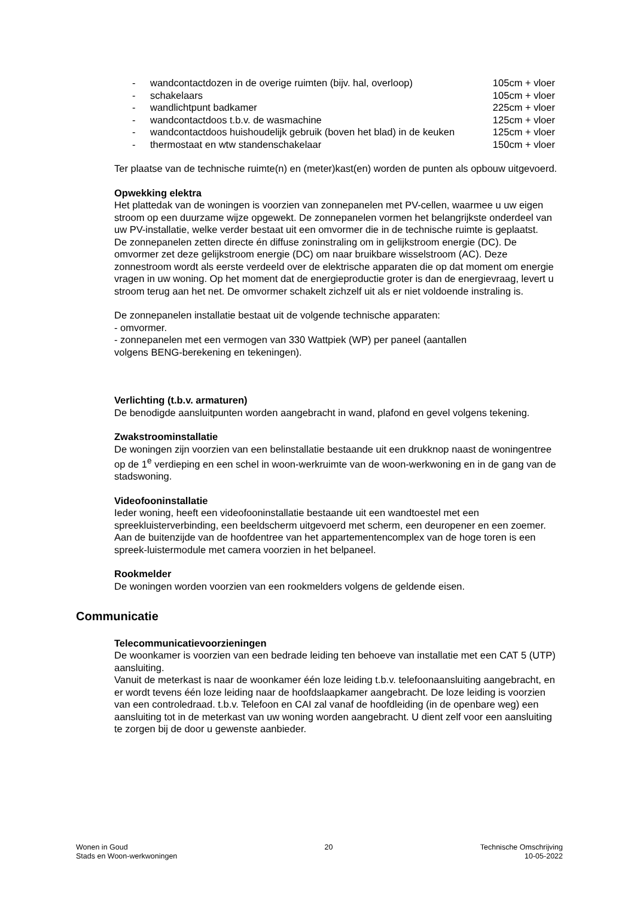| - | wandcontactdozen in de overige ruimten (bijv. hal, overloop) | 105cm + vloer |
| - | schakelaars | 105cm + vloer |
| - | wandlichtpunt badkamer | 225cm + vloer |
| - | wandcontactdoos t.b.v. de wasmachine | 125cm + vloer |
| - | wandcontactdoos huishoudelijk gebruik (boven het blad) in de keuken | 125cm + vloer |
| - | thermostaat en wtw standenschakelaar | 150cm + vloer |
Ter plaatse van de technische ruimte(n) en (meter)kast(en) worden de punten als opbouw uitgevoerd.
Opwekking elektra
Het plattedak van de woningen is voorzien van zonnepanelen met PV-cellen, waarmee u uw eigen stroom op een duurzame wijze opgewekt. De zonnepanelen vormen het belangrijkste onderdeel van uw PV-installatie, welke verder bestaat uit een omvormer die in de technische ruimte is geplaatst.
De zonnepanelen zetten directe én diffuse zoninstraling om in gelijkstroom energie (DC). De omvormer zet deze gelijkstroom energie (DC) om naar bruikbare wisselstroom (AC). Deze zonnestroom wordt als eerste verdeeld over de elektrische apparaten die op dat moment om energie vragen in uw woning. Op het moment dat de energieproductie groter is dan de energievraag, levert u stroom terug aan het net. De omvormer schakelt zichzelf uit als er niet voldoende instraling is.
De zonnepanelen installatie bestaat uit de volgende technische apparaten:
- omvormer.
- zonnepanelen met een vermogen van 330 Wattpiek (WP) per paneel (aantallen
volgens BENG-berekening en tekeningen).
Verlichting (t.b.v. armaturen)
De benodigde aansluitpunten worden aangebracht in wand, plafond en gevel volgens tekening.
Zwakstroominstallatie
De woningen zijn voorzien van een belinstallatie bestaande uit een drukknop naast de woningentree op de 1<sup>e</sup> verdieping en een schel in woon-werkruimte van de woon-werkwoning en in de gang van de stadswoning.
Videofooninstallatie
Ieder woning, heeft een videofooninstallatie bestaande uit een wandtoestel met een spreekluisterverbinding, een beeldscherm uitgevoerd met scherm, een deuropener en een zoemer. Aan de buitenzijde van de hoofdentree van het appartementencomplex van de hoge toren is een spreek-luistermodule met camera voorzien in het belpaneel.
Rookmelder
De woningen worden voorzien van een rookmelders volgens de geldende eisen.
Communicatie
Telecommunicatievoorzieningen
De woonkamer is voorzien van een bedrade leiding ten behoeve van installatie met een CAT 5 (UTP) aansluiting.
Vanuit de meterkast is naar de woonkamer één loze leiding t.b.v. telefoonaansluiting aangebracht, en er wordt tevens één loze leiding naar de hoofdslaapkamer aangebracht. De loze leiding is voorzien van een controledraad. t.b.v. Telefoon en CAI zal vanaf de hoofdleiding (in de openbare weg) een aansluiting tot in de meterkast van uw woning worden aangebracht. U dient zelf voor een aansluiting te zorgen bij de door u gewenste aanbieder.
Wonen in Goud
Stads en Woon-werkwoningen
20 Technische Omschrijving
10-05-2022